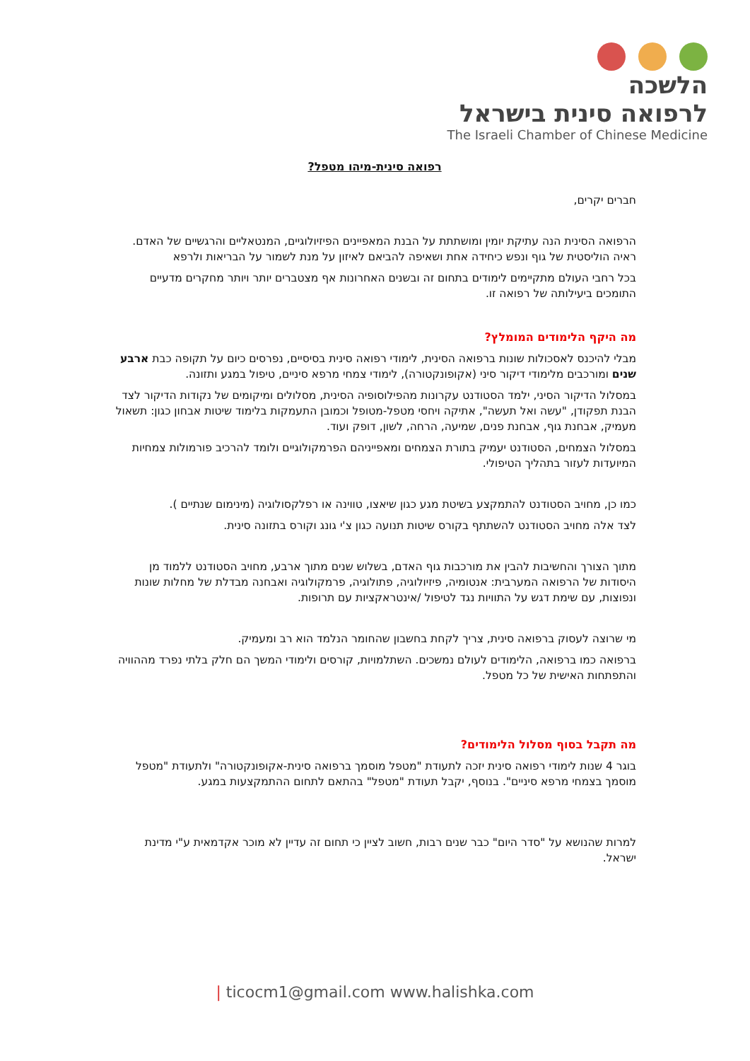הלשכה
לרפואה סינית בישראל
The Israeli Chamber of Chinese Medicine
רפואה סינית-מיהו מטפל?
חברים יקרים,
הרפואה הסינית הנה עתיקת יומין ומושתתת על הבנת המאפיינים הפיזיולוגיים, המנטאליים והרגשיים של האדם. ראיה הוליסטית של גוף ונפש כיחידה אחת ושאיפה להביאם לאיזון על מנת לשמור על הבריאות ולרפא
בכל רחבי העולם מתקיימים לימודים בתחום זה ובשנים האחרונות אף מצטברים יותר ויותר מחקרים מדעיים התומכים ביעילותה של רפואה זו.
מה היקף הלימודים המומלץ?
מבלי להיכנס לאסכולות שונות ברפואה הסינית, לימודי רפואה סינית בסיסיים, נפרסים כיום על תקופה כבת ארבע שנים ומורכבים מלימודי דיקור סיני (אקופונקטורה), לימודי צמחי מרפא סיניים, טיפול במגע ותזונה.
במסלול הדיקור הסיני, ילמד הסטודנט עקרונות מהפילוסופיה הסינית, מסלולים ומיקומים של נקודות הדיקור לצד הבנת תפקודן, "עשה ואל תעשה", אתיקה ויחסי מטפל-מטופל וכמובן התעמקות בלימוד שיטות אבחון כגון: תשאול מעמיק, אבחנת גוף, אבחנת פנים, שמיעה, הרחה, לשון, דופק ועוד.
במסלול הצמחים, הסטודנט יעמיק בתורת הצמחים ומאפייניהם הפרמקולוגיים ולומד להרכיב פורמולות צמחיות המיועדות לעזור בתהליך הטיפולי.
כמו כן, מחויב הסטודנט להתמקצע בשיטת מגע כגון שיאצו, טווינה או רפלקסולוגיה (מינימום שנתיים ).
לצד אלה מחויב הסטודנט להשתתף בקורס שיטות תנועה כגון צ'י גונג וקורס בתזונה סינית.
מתוך הצורך והחשיבות להבין את מורכבות גוף האדם, בשלוש שנים מתוך ארבע, מחויב הסטודנט ללמוד מן היסודות של הרפואה המערבית: אנטומיה, פיזיולוגיה, פתולוגיה, פרמקולוגיה ואבחנה מבדלת של מחלות שונות ונפוצות, עם שימת דגש על התוויות נגד לטיפול /אינטראקציות עם תרופות.
מי שרוצה לעסוק ברפואה סינית, צריך לקחת בחשבון שהחומר הנלמד הוא רב ומעמיק.
ברפואה כמו ברפואה, הלימודים לעולם נמשכים. השתלמויות, קורסים ולימודי המשך הם חלק בלתי נפרד מההוויה והתפתחות האישית של כל מטפל.
מה תקבל בסוף מסלול הלימודים?
בוגר 4 שנות לימודי רפואה סינית יזכה לתעודת "מטפל מוסמך ברפואה סינית-אקופונקטורה" ולתעודת "מטפל מוסמך בצמחי מרפא סיניים". בנוסף, יקבל תעודת "מטפל" בהתאם לתחום ההתמקצעות במגע.
למרות שהנושא על "סדר היום" כבר שנים רבות, חשוב לציין כי תחום זה עדיין לא מוכר אקדמאית ע"י מדינת ישראל.
| ticocm1@gmail.com www.halishka.com